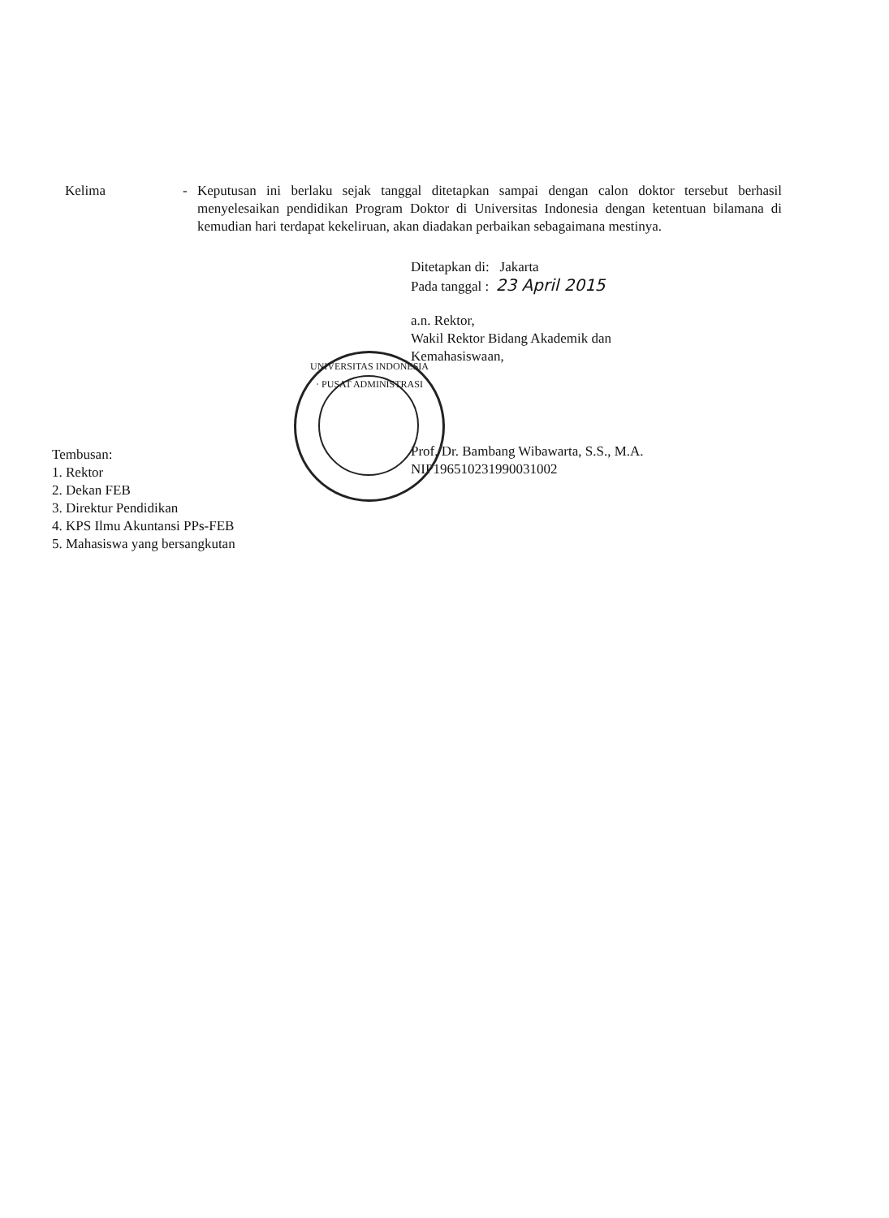Kelima - Keputusan ini berlaku sejak tanggal ditetapkan sampai dengan calon doktor tersebut berhasil menyelesaikan pendidikan Program Doktor di Universitas Indonesia dengan ketentuan bilamana di kemudian hari terdapat kekeliruan, akan diadakan perbaikan sebagaimana mestinya.
Ditetapkan di: Jakarta
Pada tanggal : 23 April 2015
a.n. Rektor,
Wakil Rektor Bidang Akademik dan
Kemahasiswaan,
Prof. Dr. Bambang Wibawarta, S.S., M.A.
NIP196510231990031002
UNIVERSITAS INDONESIA · PUSAT ADMINISTRASI
Tembusan:
1. Rektor
2. Dekan FEB
3. Direktur Pendidikan
4. KPS Ilmu Akuntansi PPs-FEB
5. Mahasiswa yang bersangkutan